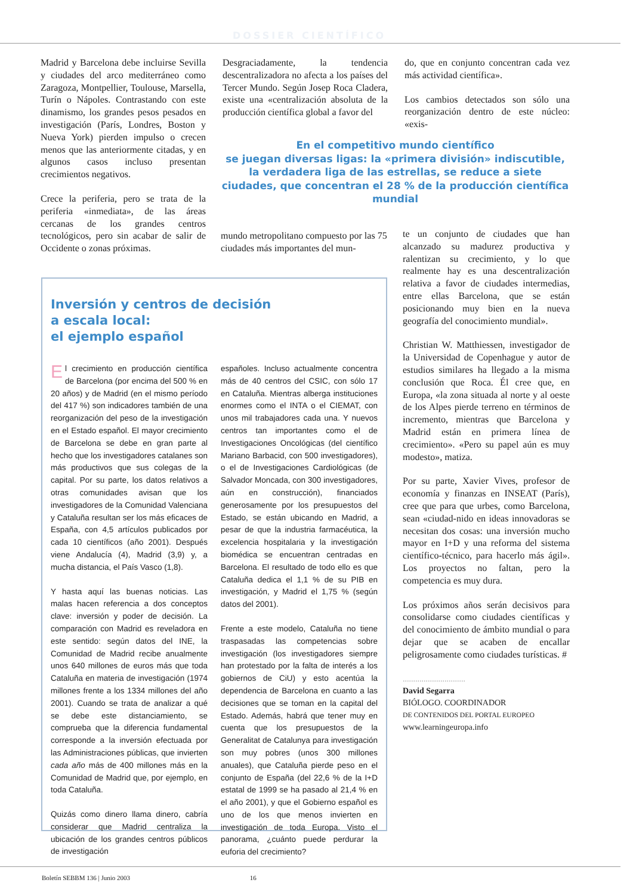DOSSIER CIENTÍFICO
Madrid y Barcelona debe incluirse Sevilla y ciudades del arco mediterráneo como Zaragoza, Montpellier, Toulouse, Marsella, Turín o Nápoles. Contrastando con este dinamismo, los grandes pesos pesados en investigación (París, Londres, Boston y Nueva York) pierden impulso o crecen menos que las anteriormente citadas, y en algunos casos incluso presentan crecimientos negativos.
Crece la periferia, pero se trata de la periferia «inmediata», de las áreas cercanas de los grandes centros tecnológicos, pero sin acabar de salir de Occidente o zonas próximas.
Desgraciadamente, la tendencia descentralizadora no afecta a los países del Tercer Mundo. Según Josep Roca Cladera, existe una «centralización absoluta de la producción científica global a favor del
do, que en conjunto concentran cada vez más actividad científica».
Los cambios detectados son sólo una reorganización dentro de este núcleo: «exis-
En el competitivo mundo científico
se juegan diversas ligas: la «primera división» indiscutible, la verdadera liga de las estrellas, se reduce a siete ciudades, que concentran el 28 % de la producción científica mundial
mundo metropolitano compuesto por las 75 ciudades más importantes del mun-
te un conjunto de ciudades que han alcanzado su madurez productiva y ralentizan su crecimiento, y lo que realmente hay es una descentralización relativa a favor de ciudades intermedias, entre ellas Barcelona, que se están posicionando muy bien en la nueva geografía del conocimiento mundial».
Christian W. Matthiessen, investigador de la Universidad de Copenhague y autor de estudios similares ha llegado a la misma conclusión que Roca. Él cree que, en Europa, «la zona situada al norte y al oeste de los Alpes pierde terreno en términos de incremento, mientras que Barcelona y Madrid están en primera línea de crecimiento». «Pero su papel aún es muy modesto», matiza.
Por su parte, Xavier Vives, profesor de economía y finanzas en INSEAT (París), cree que para que urbes, como Barcelona, sean «ciudad-nido en ideas innovadoras se necesitan dos cosas: una inversión mucho mayor en I+D y una reforma del sistema científico-técnico, para hacerlo más ágil». Los proyectos no faltan, pero la competencia es muy dura.
Los próximos años serán decisivos para consolidarse como ciudades científicas y del conocimiento de ámbito mundial o para dejar que se acaben de encallar peligrosamente como ciudades turísticas. #
..............................
David Segarra
BIÓLOGO. COORDINADOR
DE CONTENIDOS DEL PORTAL EUROPEO
www.learningeuropa.info
Inversión y centros de decisión
a escala local:
el ejemplo español
El crecimiento en producción científica de Barcelona (por encima del 500 % en 20 años) y de Madrid (en el mismo período del 417 %) son indicadores también de una reorganización del peso de la investigación en el Estado español. El mayor crecimiento de Barcelona se debe en gran parte al hecho que los investigadores catalanes son más productivos que sus colegas de la capital. Por su parte, los datos relativos a otras comunidades avisan que los investigadores de la Comunidad Valenciana y Cataluña resultan ser los más eficaces de España, con 4,5 artículos publicados por cada 10 científicos (año 2001). Después viene Andalucía (4), Madrid (3,9) y, a mucha distancia, el País Vasco (1,8).
Y hasta aquí las buenas noticias. Las malas hacen referencia a dos conceptos clave: inversión y poder de decisión. La comparación con Madrid es reveladora en este sentido: según datos del INE, la Comunidad de Madrid recibe anualmente unos 640 millones de euros más que toda Cataluña en materia de investigación (1974 millones frente a los 1334 millones del año 2001). Cuando se trata de analizar a qué se debe este distanciamiento, se comprueba que la diferencia fundamental corresponde a la inversión efectuada por las Administraciones públicas, que invierten cada año más de 400 millones más en la Comunidad de Madrid que, por ejemplo, en toda Cataluña.
Quizás como dinero llama dinero, cabría considerar que Madrid centraliza la ubicación de los grandes centros públicos de investigación
españoles. Incluso actualmente concentra más de 40 centros del CSIC, con sólo 17 en Cataluña. Mientras alberga instituciones enormes como el INTA o el CIEMAT, con unos mil trabajadores cada una. Y nuevos centros tan importantes como el de Investigaciones Oncológicas (del científico Mariano Barbacid, con 500 investigadores), o el de Investigaciones Cardiológicas (de Salvador Moncada, con 300 investigadores, aún en construcción), financiados generosamente por los presupuestos del Estado, se están ubicando en Madrid, a pesar de que la industria farmacéutica, la excelencia hospitalaria y la investigación biomédica se encuentran centradas en Barcelona. El resultado de todo ello es que Cataluña dedica el 1,1 % de su PIB en investigación, y Madrid el 1,75 % (según datos del 2001).
Frente a este modelo, Cataluña no tiene traspasadas las competencias sobre investigación (los investigadores siempre han protestado por la falta de interés a los gobiernos de CiU) y esto acentúa la dependencia de Barcelona en cuanto a las decisiones que se toman en la capital del Estado. Además, habrá que tener muy en cuenta que los presupuestos de la Generalitat de Catalunya para investigación son muy pobres (unos 300 millones anuales), que Cataluña pierde peso en el conjunto de España (del 22,6 % de la I+D estatal de 1999 se ha pasado al 21,4 % en el año 2001), y que el Gobierno español es uno de los que menos invierten en investigación de toda Europa. Visto el panorama, ¿cuánto puede perdurar la euforia del crecimiento?
Boletín SEBBM 136 | Junio 2003 16